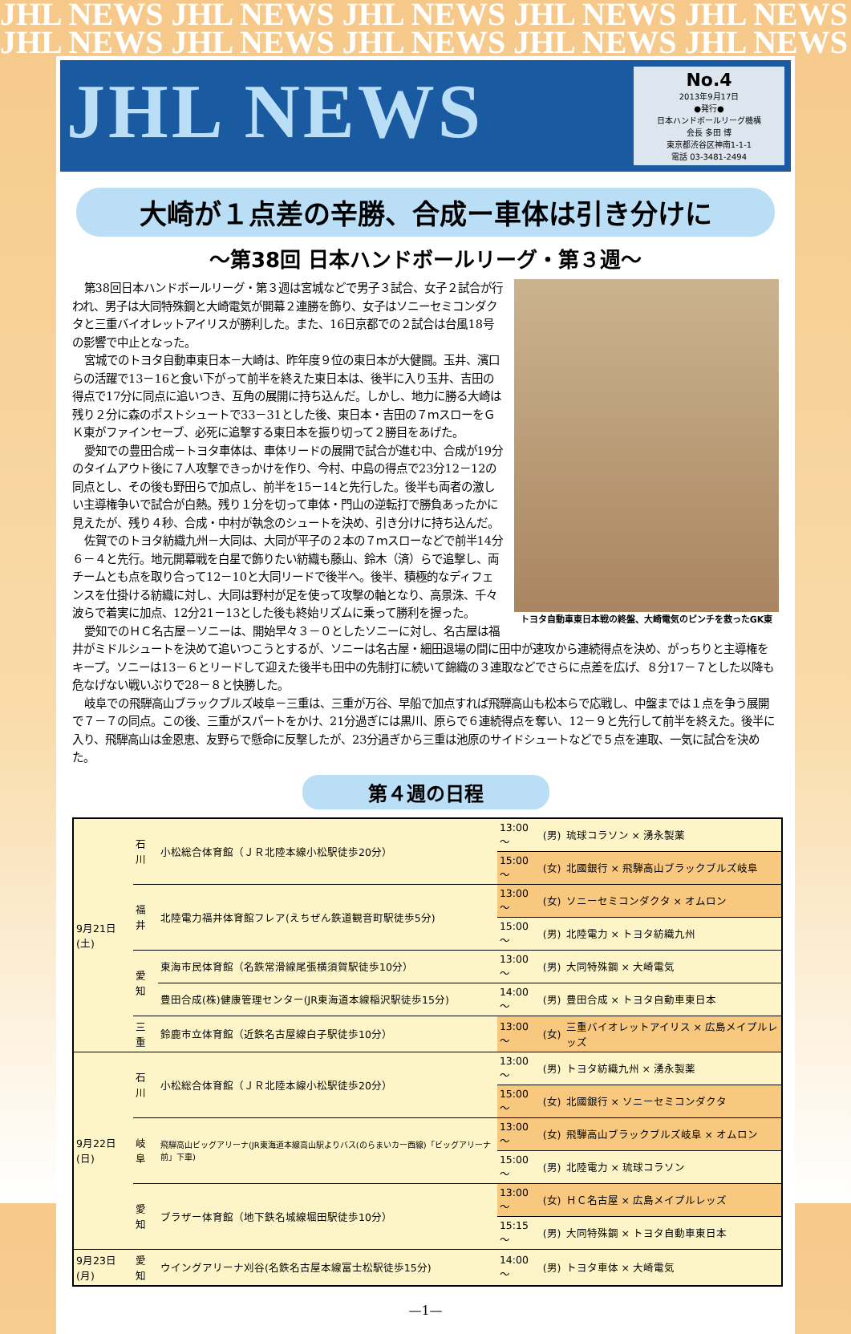JHL NEWS JHL NEWS JHL NEWS JHL NEWS JHL NEWS
JHL NEWS JHL NEWS JHL NEWS JHL NEWS JHL NEWS
JHL NEWS
No.4
2013年9月17日
●発行●
日本ハンドボールリーグ機構
会長 多田 博
東京都渋谷区神南1-1-1
電話 03-3481-2494
大崎が１点差の辛勝、合成ー車体は引き分けに
～第38回 日本ハンドボールリーグ・第３週～
トヨタ自動車東日本戦の終盤、大崎電気のピンチを救ったGK東
第38回日本ハンドボールリーグ・第３週は宮城などで男子３試合、女子２試合が行われ、男子は大同特殊鋼と大崎電気が開幕２連勝を飾り、女子はソニーセミコンダクタと三重バイオレットアイリスが勝利した。また、16日京都での２試合は台風18号の影響で中止となった。
宮城でのトヨタ自動車東日本－大崎は、昨年度９位の東日本が大健闘。玉井、濱口らの活躍で13－16と食い下がって前半を終えた東日本は、後半に入り玉井、吉田の得点で17分に同点に追いつき、互角の展開に持ち込んだ。しかし、地力に勝る大崎は残り２分に森のポストシュートで33－31とした後、東日本・吉田の７ｍスローをＧＫ東がファインセーブ、必死に追撃する東日本を振り切って２勝目をあげた。
愛知での豊田合成－トヨタ車体は、車体リードの展開で試合が進む中、合成が19分のタイムアウト後に７人攻撃できっかけを作り、今村、中島の得点で23分12－12の同点とし、その後も野田らで加点し、前半を15－14と先行した。後半も両者の激しい主導権争いで試合が白熱。残り１分を切って車体・門山の逆転打で勝負あったかに見えたが、残り４秒、合成・中村が執念のシュートを決め、引き分けに持ち込んだ。
佐賀でのトヨタ紡織九州－大同は、大同が平子の２本の７ｍスローなどで前半14分６－４と先行。地元開幕戦を白星で飾りたい紡織も藤山、鈴木（済）らで追撃し、両チームとも点を取り合って12－10と大同リードで後半へ。後半、積極的なディフェンスを仕掛ける紡織に対し、大同は野村が足を使って攻撃の軸となり、高景洙、千々波らで着実に加点、12分21－13とした後も終始リズムに乗って勝利を握った。
愛知でのＨＣ名古屋－ソニーは、開始早々３－０としたソニーに対し、名古屋は福井がミドルシュートを決めて追いつこうとするが、ソニーは名古屋・細田退場の間に田中が速攻から連続得点を決め、がっちりと主導権をキープ。ソニーは13－６とリードして迎えた後半も田中の先制打に続いて錦織の３連取などでさらに点差を広げ、８分17－７とした以降も危なげない戦いぶりで28－８と快勝した。
岐阜での飛騨高山ブラックブルズ岐阜－三重は、三重が万谷、早船で加点すれば飛騨高山も松本らで応戦し、中盤までは１点を争う展開で７－７の同点。この後、三重がスパートをかけ、21分過ぎには黒川、原らで６連続得点を奪い、12－９と先行して前半を終えた。後半に入り、飛騨高山は金恩恵、友野らで懸命に反撃したが、23分過ぎから三重は池原のサイドシュートなどで５点を連取、一気に試合を決めた。
第４週の日程
| 9月21日(土) | 石川 | 小松総合体育館（ＪＲ北陸本線小松駅徒歩20分） | 13:00～ | (男) | 琉球コラソン × 湧永製薬 |
| | | | 15:00～ | (女) | 北國銀行 × 飛騨高山ブラックブルズ岐阜 |
| | 福井 | 北陸電力福井体育館フレア(えちぜん鉄道観音町駅徒歩5分) | 13:00～ | (女) | ソニーセミコンダクタ × オムロン |
| | | | 15:00～ | (男) | 北陸電力 × トヨタ紡織九州 |
| | 愛知 | 東海市民体育館（名鉄常滑線尾張横須賀駅徒歩10分） | 13:00～ | (男) | 大同特殊鋼 × 大崎電気 |
| | | 豊田合成(株)健康管理センター(JR東海道本線稲沢駅徒歩15分) | 14:00～ | (男) | 豊田合成 × トヨタ自動車東日本 |
| | 三重 | 鈴鹿市立体育館（近鉄名古屋線白子駅徒歩10分） | 13:00～ | (女) | 三重バイオレットアイリス × 広島メイプルレッズ |
| 9月22日(日) | 石川 | 小松総合体育館（ＪＲ北陸本線小松駅徒歩20分） | 13:00～ | (男) | トヨタ紡織九州 × 湧永製薬 |
| | | | 15:00～ | (女) | 北國銀行 × ソニーセミコンダクタ |
| | 岐阜 | 飛騨高山ビッグアリーナ(JR東海道本線高山駅よりバス(のらまいカー西線)「ビッグアリーナ前」下車) | 13:00～ | (女) | 飛騨高山ブラックブルズ岐阜 × オムロン |
| | | | 15:00～ | (男) | 北陸電力 × 琉球コラソン |
| | 愛知 | ブラザー体育館（地下鉄名城線堀田駅徒歩10分） | 13:00～ | (女) | ＨＣ名古屋 × 広島メイプルレッズ |
| | | | 15:15～ | (男) | 大同特殊鋼 × トヨタ自動車東日本 |
| 9月23日(月) | 愛知 | ウイングアリーナ刈谷(名鉄名古屋本線富士松駅徒歩15分) | 14:00～ | (男) | トヨタ車体 × 大崎電気 |
—1—